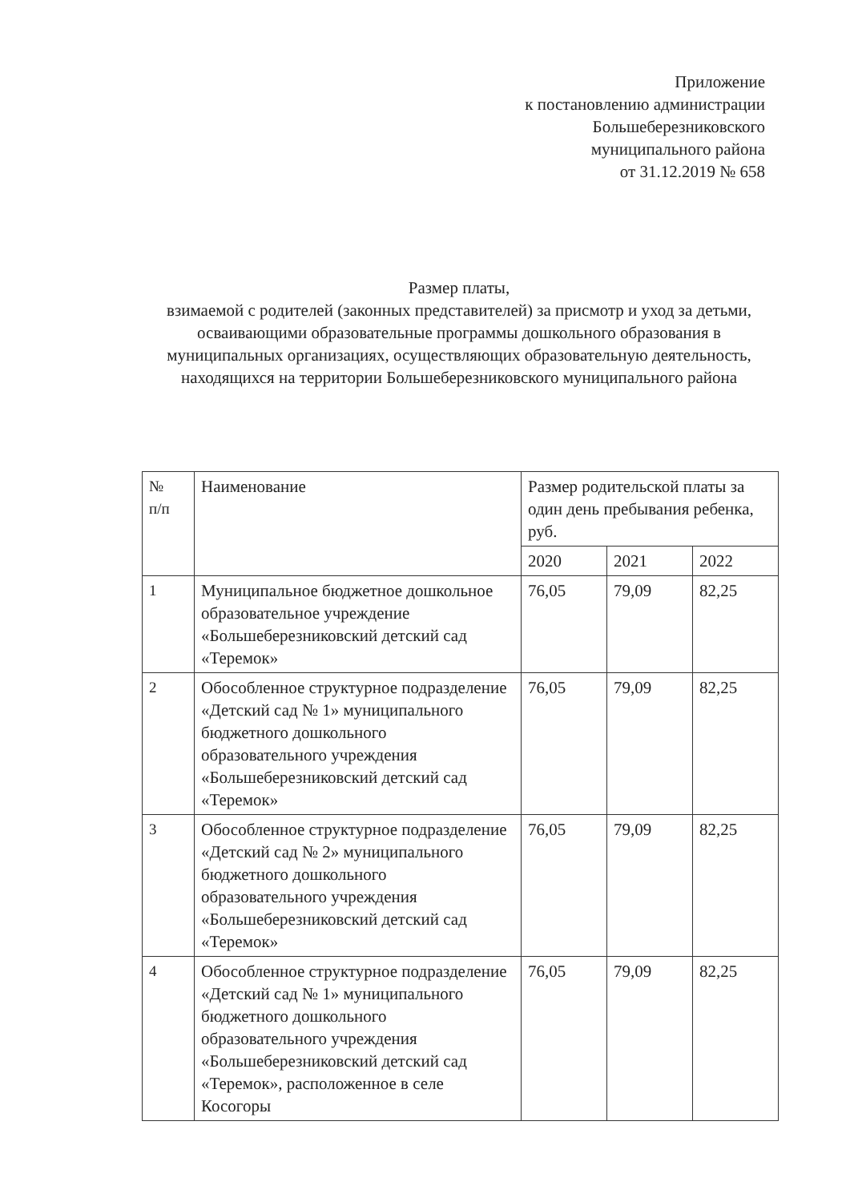Приложение
к постановлению администрации
Большеберезниковского
муниципального района
от 31.12.2019 № 658
Размер платы,
взимаемой с родителей (законных представителей) за присмотр и уход за детьми, осваивающими образовательные программы дошкольного образования в муниципальных организациях, осуществляющих образовательную деятельность, находящихся на территории Большеберезниковского муниципального района
| № п/п | Наименование | Размер родительской платы за один день пребывания ребенка, руб. | | |
| --- | --- | --- | --- | --- |
| | | 2020 | 2021 | 2022 |
| 1 | Муниципальное бюджетное дошкольное образовательное учреждение «Большеберезниковский детский сад «Теремок» | 76,05 | 79,09 | 82,25 |
| 2 | Обособленное структурное подразделение «Детский сад № 1» муниципального бюджетного дошкольного образовательного учреждения «Большеберезниковский детский сад «Теремок» | 76,05 | 79,09 | 82,25 |
| 3 | Обособленное структурное подразделение «Детский сад № 2» муниципального бюджетного дошкольного образовательного учреждения «Большеберезниковский детский сад «Теремок» | 76,05 | 79,09 | 82,25 |
| 4 | Обособленное структурное подразделение «Детский сад № 1» муниципального бюджетного дошкольного образовательного учреждения «Большеберезниковский детский сад «Теремок», расположенное в селе Косогоры | 76,05 | 79,09 | 82,25 |